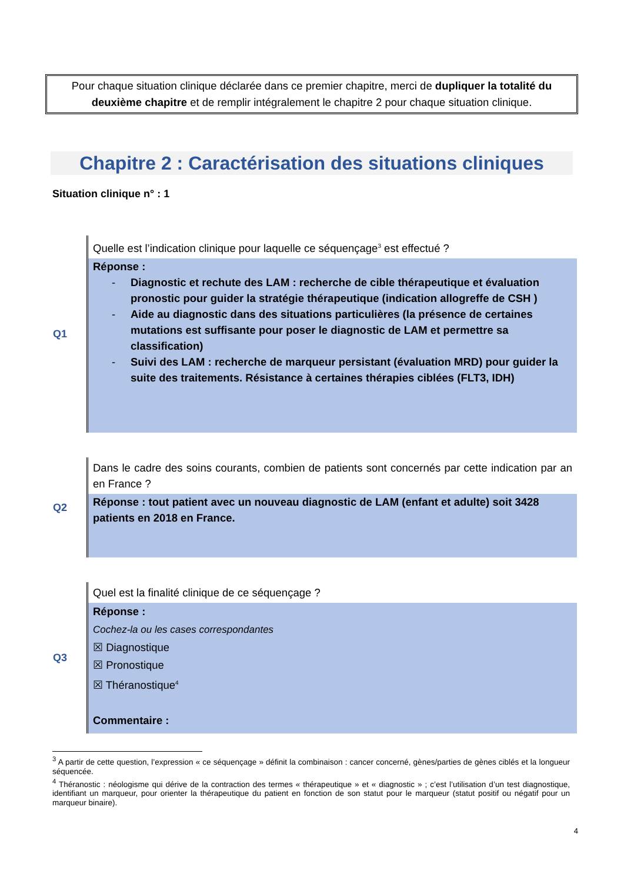Pour chaque situation clinique déclarée dans ce premier chapitre, merci de dupliquer la totalité du deuxième chapitre et de remplir intégralement le chapitre 2 pour chaque situation clinique.
Chapitre 2 : Caractérisation des situations cliniques
Situation clinique n° : 1
| Q1 | Quelle est l’indication clinique pour laquelle ce séquençage<sup>3</sup> est effectué ? Réponse : - Diagnostic et rechute des LAM : recherche de cible thérapeutique et évaluation pronostic pour guider la stratégie thérapeutique (indication allogreffe de CSH ) - Aide au diagnostic dans des situations particulières (la présence de certaines mutations est suffisante pour poser le diagnostic de LAM et permettre sa classification) - Suivi des LAM : recherche de marqueur persistant (évaluation MRD) pour guider la suite des traitements. Résistance à certaines thérapies ciblées (FLT3, IDH) |
| Q2 | Dans le cadre des soins courants, combien de patients sont concernés par cette indication par an en France ? Réponse : tout patient avec un nouveau diagnostic de LAM (enfant et adulte) soit 3428 patients en 2018 en France. |
| Q3 | Quel est la finalité clinique de ce séquençage ? Réponse : Cochez-la ou les cases correspondantes ☒ Diagnostique ☒ Pronostique ☒ Théranostique<sup>4</sup> Commentaire : |
<sup>3</sup> A partir de cette question, l’expression « ce séquençage » définit la combinaison : cancer concerné, gènes/parties de gènes ciblés et la longueur séquencée.
<sup>4</sup> Théranostic : néologisme qui dérive de la contraction des termes « thérapeutique » et « diagnostic » ; c’est l’utilisation d’un test diagnostique, identifiant un marqueur, pour orienter la thérapeutique du patient en fonction de son statut pour le marqueur (statut positif ou négatif pour un marqueur binaire).
4